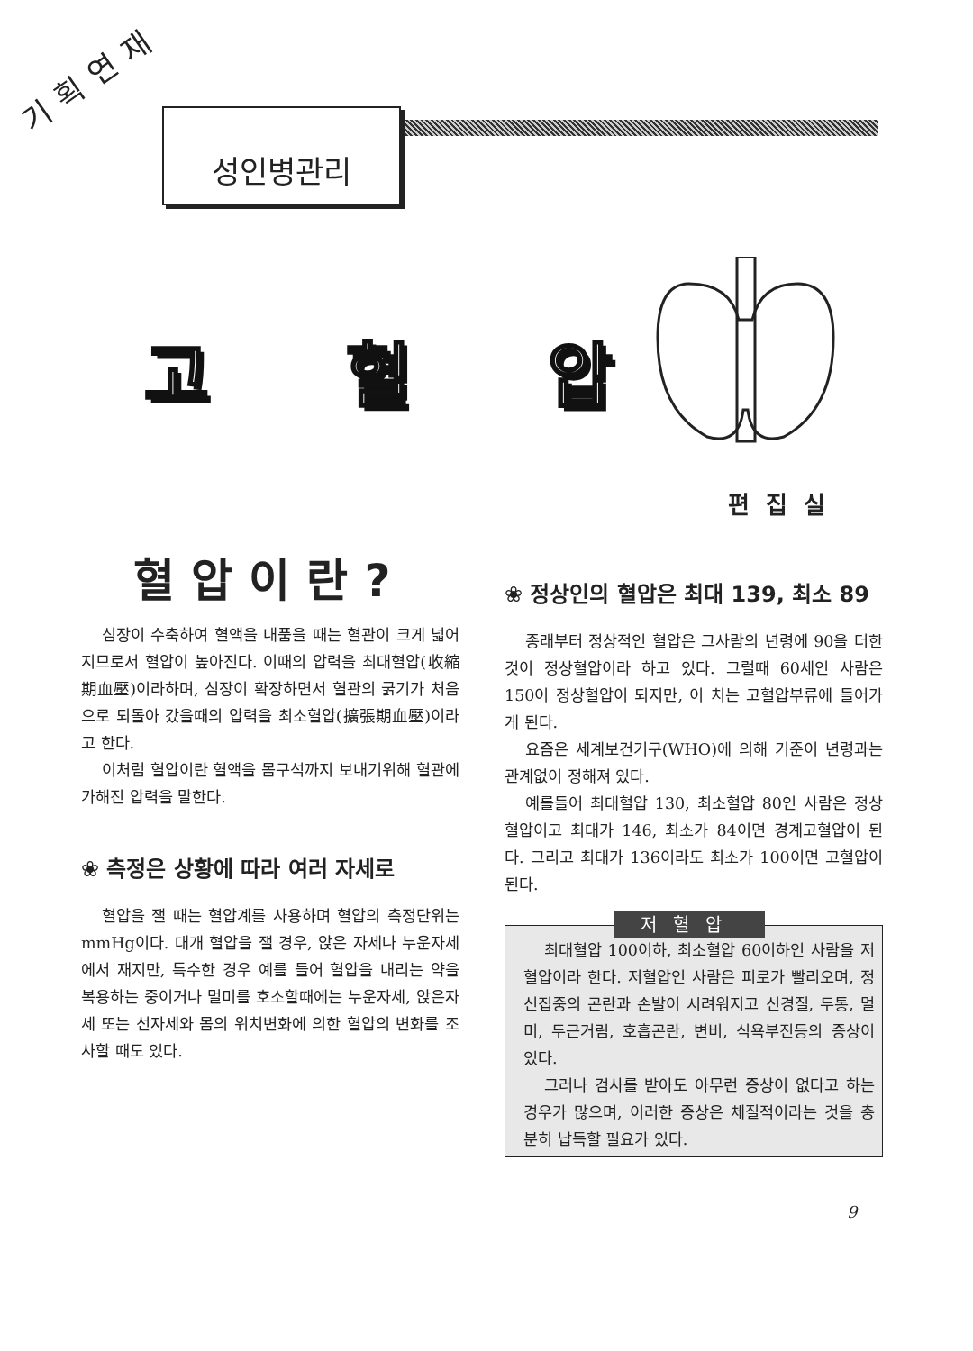기획연재
성인병관리
고 혈 압
편집실
혈압이란?
심장이 수축하여 혈액을 내품을 때는 혈관이 크게 넓어지므로서 혈압이 높아진다. 이때의 압력을 최대혈압(收縮期血壓)이라하며, 심장이 확장하면서 혈관의 굵기가 처음으로 되돌아 갔을때의 압력을 최소혈압(擴張期血壓)이라고 한다.
이처럼 혈압이란 혈액을 몸구석까지 보내기위해 혈관에 가해진 압력을 말한다.
❀ 측정은 상황에 따라 여러 자세로
혈압을 잴 때는 혈압계를 사용하며 혈압의 측정단위는 mmHg이다. 대개 혈압을 잴 경우, 앉은 자세나 누운자세에서 재지만, 특수한 경우 예를 들어 혈압을 내리는 약을 복용하는 중이거나 멀미를 호소할때에는 누운자세, 앉은자세 또는 선자세와 몸의 위치변화에 의한 혈압의 변화를 조사할 때도 있다.
❀ 정상인의 혈압은 최대 139, 최소 89
종래부터 정상적인 혈압은 그사람의 년령에 90을 더한것이 정상혈압이라 하고 있다. 그럴때 60세인 사람은 150이 정상혈압이 되지만, 이 치는 고혈압부류에 들어가게 된다.
요즘은 세계보건기구(WHO)에 의해 기준이 년령과는 관계없이 정해져 있다.
예를들어 최대혈압 130, 최소혈압 80인 사람은 정상혈압이고 최대가 146, 최소가 84이면 경계고혈압이 된다. 그리고 최대가 136이라도 최소가 100이면 고혈압이 된다.
저혈압
최대혈압 100이하, 최소혈압 60이하인 사람을 저혈압이라 한다. 저혈압인 사람은 피로가 빨리오며, 정신집중의 곤란과 손발이 시려워지고 신경질, 두통, 멀미, 두근거림, 호흡곤란, 변비, 식욕부진등의 증상이 있다.
그러나 검사를 받아도 아무런 증상이 없다고 하는 경우가 많으며, 이러한 증상은 체질적이라는 것을 충분히 납득할 필요가 있다.
9